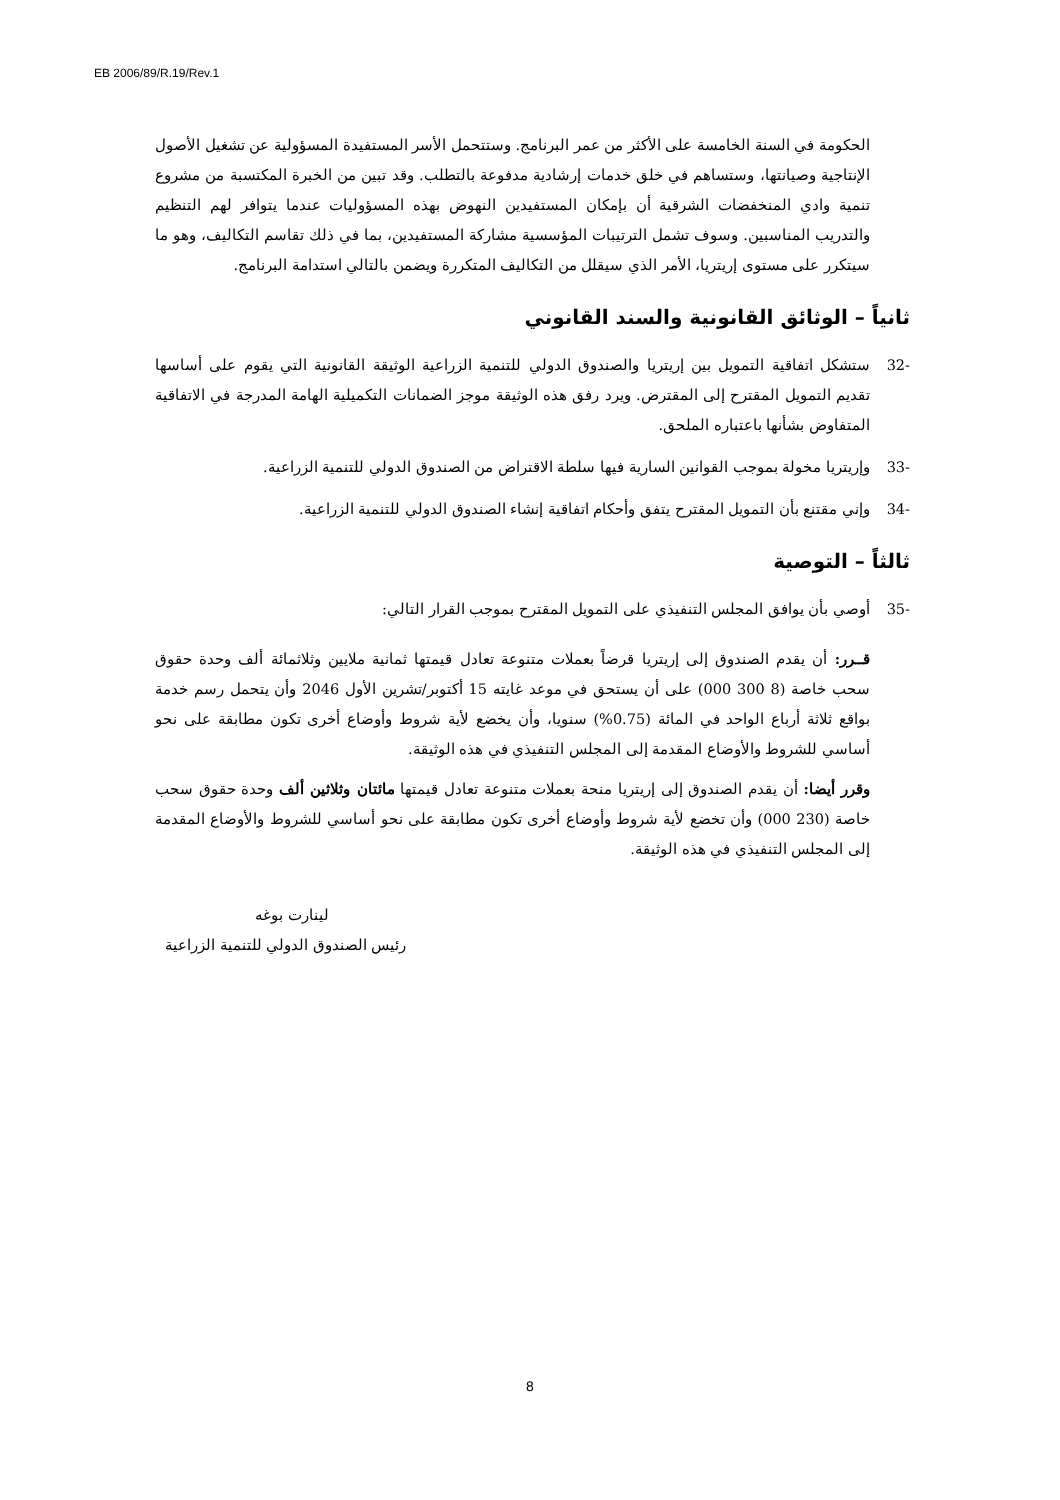EB 2006/89/R.19/Rev.1
الحكومة في السنة الخامسة على الأكثر من عمر البرنامج. وستتحمل الأسر المستفيدة المسؤولية عن تشغيل الأصول الإنتاجية وصيانتها، وستساهم في خلق خدمات إرشادية مدفوعة بالتطلب. وقد تبين من الخبرة المكتسبة من مشروع تنمية وادي المنخفضات الشرقية أن بإمكان المستفيدين النهوض بهذه المسؤوليات عندما يتوافر لهم التنظيم والتدريب المناسبين. وسوف تشمل الترتيبات المؤسسية مشاركة المستفيدين، بما في ذلك تقاسم التكاليف، وهو ما سيتكرر على مستوى إريتريا، الأمر الذي سيقلل من التكاليف المتكررة ويضمن بالتالي استدامة البرنامج.
ثانياً – الوثائق القانونية والسند القانوني
-32 ستشكل اتفاقية التمويل بين إريتريا والصندوق الدولي للتنمية الزراعية الوثيقة القانونية التي يقوم على أساسها تقديم التمويل المقترح إلى المقترض. ويرد رفق هذه الوثيقة موجز الضمانات التكميلية الهامة المدرجة في الاتفاقية المتفاوض بشأنها باعتباره الملحق.
-33 وإريتريا مخولة بموجب القوانين السارية فيها سلطة الاقتراض من الصندوق الدولي للتنمية الزراعية.
-34 وإني مقتنع بأن التمويل المقترح يتفق وأحكام اتفاقية إنشاء الصندوق الدولي للتنمية الزراعية.
ثالثاً – التوصية
-35 أوصي بأن يوافق المجلس التنفيذي على التمويل المقترح بموجب القرار التالي:
قــرر: أن يقدم الصندوق إلى إريتريا قرضاً بعملات متنوعة تعادل قيمتها ثمانية ملايين وثلاثمائة ألف وحدة حقوق سحب خاصة (8 300 000) على أن يستحق في موعد غايته 15 أكتوبر/تشرين الأول 2046 وأن يتحمل رسم خدمة بواقع ثلاثة أرباع الواحد في المائة (0.75%) سنويا، وأن يخضع لأية شروط وأوضاع أخرى تكون مطابقة على نحو أساسي للشروط والأوضاع المقدمة إلى المجلس التنفيذي في هذه الوثيقة.
وقرر أيضا: أن يقدم الصندوق إلى إريتريا منحة بعملات متنوعة تعادل قيمتها مائتان وثلاثين ألف وحدة حقوق سحب خاصة (230 000) وأن تخضع لأية شروط وأوضاع أخرى تكون مطابقة على نحو أساسي للشروط والأوضاع المقدمة إلى المجلس التنفيذي في هذه الوثيقة.
لينارت بوغه
رئيس الصندوق الدولي للتنمية الزراعية
8